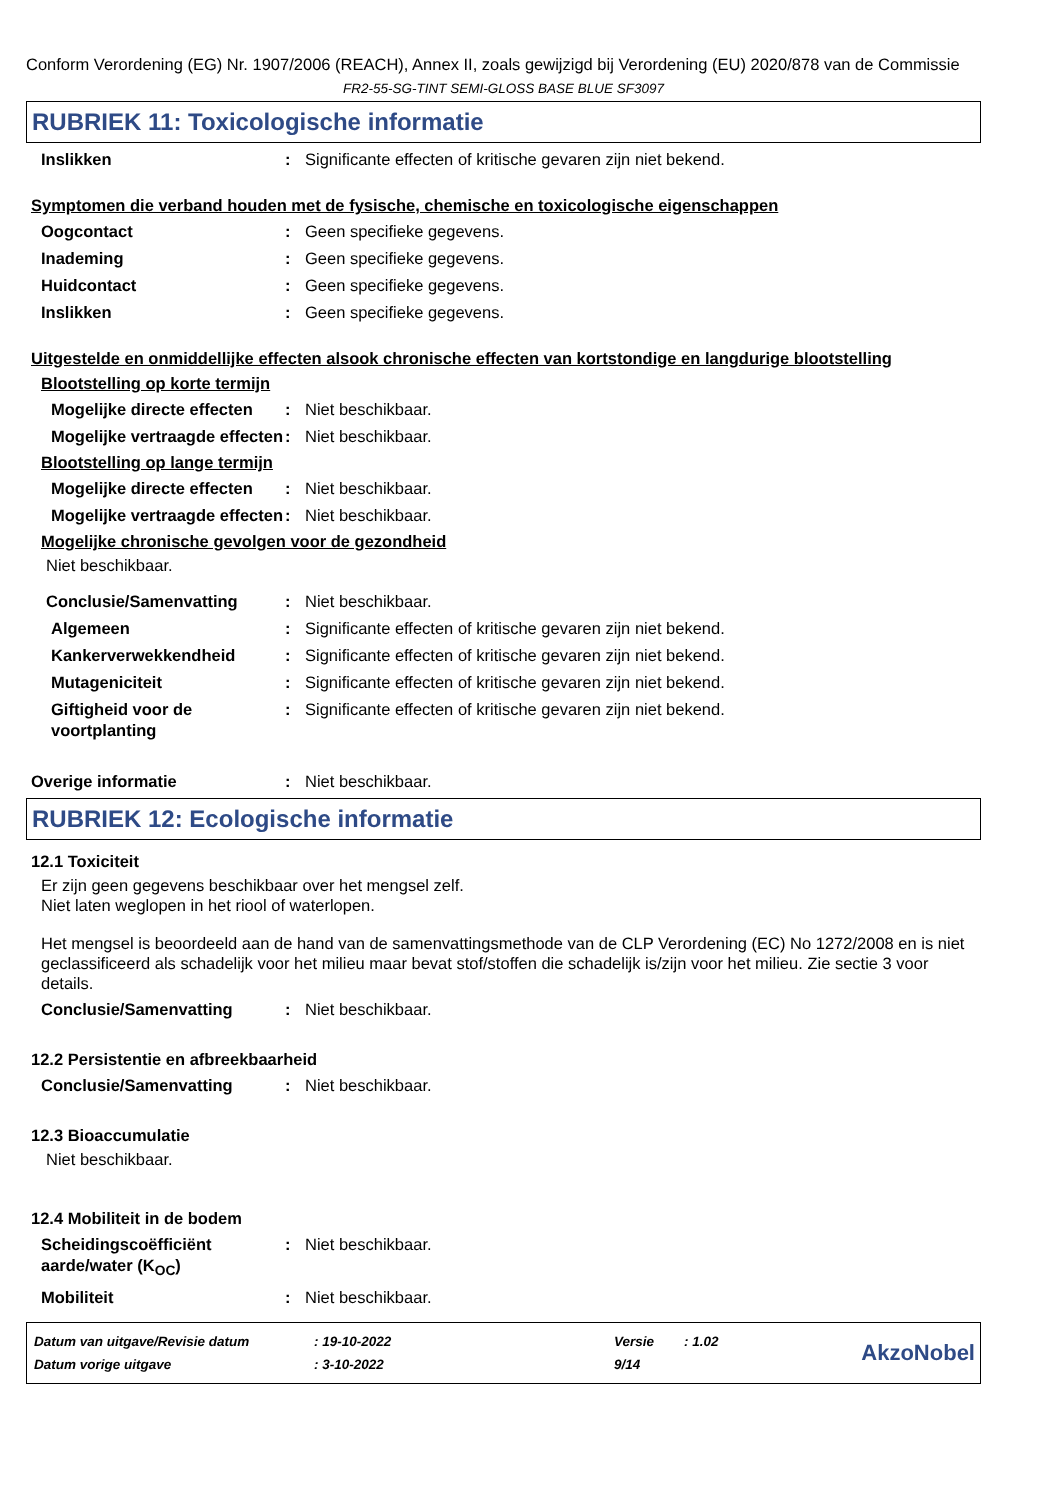Conform Verordening (EG) Nr. 1907/2006 (REACH), Annex II, zoals gewijzigd bij Verordening (EU) 2020/878 van de Commissie
FR2-55-SG-TINT SEMI-GLOSS BASE BLUE SF3097
RUBRIEK 11: Toxicologische informatie
Inslikken: Significante effecten of kritische gevaren zijn niet bekend.
Symptomen die verband houden met de fysische, chemische en toxicologische eigenschappen
Oogcontact: Geen specifieke gegevens.
Inademing: Geen specifieke gegevens.
Huidcontact: Geen specifieke gegevens.
Inslikken: Geen specifieke gegevens.
Uitgestelde en onmiddellijke effecten alsook chronische effecten van kortstondige en langdurige blootstelling
Blootstelling op korte termijn
Mogelijke directe effecten: Niet beschikbaar.
Mogelijke vertraagde effecten: Niet beschikbaar.
Blootstelling op lange termijn
Mogelijke directe effecten: Niet beschikbaar.
Mogelijke vertraagde effecten: Niet beschikbaar.
Mogelijke chronische gevolgen voor de gezondheid
Niet beschikbaar.
Conclusie/Samenvatting: Niet beschikbaar.
Algemeen: Significante effecten of kritische gevaren zijn niet bekend.
Kankerverwekkendheid: Significante effecten of kritische gevaren zijn niet bekend.
Mutageniciteit: Significante effecten of kritische gevaren zijn niet bekend.
Giftigheid voor de voortplanting: Significante effecten of kritische gevaren zijn niet bekend.
Overige informatie: Niet beschikbaar.
RUBRIEK 12: Ecologische informatie
12.1 Toxiciteit
Er zijn geen gegevens beschikbaar over het mengsel zelf.
Niet laten weglopen in het riool of waterlopen.
Het mengsel is beoordeeld aan de hand van de samenvattingsmethode van de CLP Verordening (EC) No 1272/2008 en is niet geclassificeerd als schadelijk voor het milieu maar bevat stof/stoffen die schadelijk is/zijn voor het milieu. Zie sectie 3 voor details.
Conclusie/Samenvatting: Niet beschikbaar.
12.2 Persistentie en afbreekbaarheid
Conclusie/Samenvatting: Niet beschikbaar.
12.3 Bioaccumulatie
Niet beschikbaar.
12.4 Mobiliteit in de bodem
Scheidingscoëfficiënt aarde/water (K<sub>OC</sub>): Niet beschikbaar.
Mobiliteit: Niet beschikbaar.
| Datum van uitgave/Revisie datum | : 19-10-2022 | Versie | : 1.02 |
| Datum vorige uitgave | : 3-10-2022 | 9/14 | |
AkzoNobel